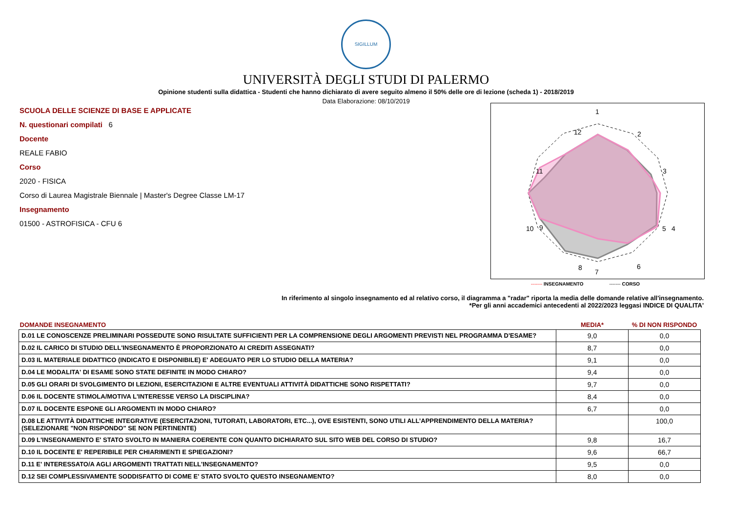SIGILLUM
UNIVERSITÀ DEGLI STUDI DI PALERMO
Opinione studenti sulla didattica - Studenti che hanno dichiarato di avere seguito almeno il 50% delle ore di lezione (scheda 1) - 2018/2019
Data Elaborazione: 08/10/2019
SCUOLA DELLE SCIENZE DI BASE E APPLICATE
N. questionari compilati 6
Docente
REALE FABIO
Corso
2020 - FISICA
Corso di Laurea Magistrale Biennale | Master's Degree Classe LM-17
Insegnamento
01500 - ASTROFISICA - CFU 6
1
2
3
4
10
11
12
5
6 8
9
7
------- INSEGNAMENTO ------- CORSO
In riferimento al singolo insegnamento ed al relativo corso, il diagramma a "radar" riporta la media delle domande relative all'insegnamento.
*Per gli anni accademici antecedenti al 2022/2023 leggasi INDICE DI QUALITA'
| DOMANDE INSEGNAMENTO | MEDIA* | % DI NON RISPONDO |
| --- | --- | --- |
| D.01 LE CONOSCENZE PRELIMINARI POSSEDUTE SONO RISULTATE SUFFICIENTI PER LA COMPRENSIONE DEGLI ARGOMENTI PREVISTI NEL PROGRAMMA D'ESAME? | 9,0 | 0,0 |
| D.02 IL CARICO DI STUDIO DELL'INSEGNAMENTO È PROPORZIONATO AI CREDITI ASSEGNATI? | 8,7 | 0,0 |
| D.03 IL MATERIALE DIDATTICO (INDICATO E DISPONIBILE) E' ADEGUATO PER LO STUDIO DELLA MATERIA? | 9,1 | 0,0 |
| D.04 LE MODALITA' DI ESAME SONO STATE DEFINITE IN MODO CHIARO? | 9,4 | 0,0 |
| D.05 GLI ORARI DI SVOLGIMENTO DI LEZIONI, ESERCITAZIONI E ALTRE EVENTUALI ATTIVITÀ DIDATTICHE SONO RISPETTATI? | 9,7 | 0,0 |
| D.06 IL DOCENTE STIMOLA/MOTIVA L'INTERESSE VERSO LA DISCIPLINA? | 8,4 | 0,0 |
| D.07 IL DOCENTE ESPONE GLI ARGOMENTI IN MODO CHIARO? | 6,7 | 0,0 |
| D.08 LE ATTIVITÀ DIDATTICHE INTEGRATIVE (ESERCITAZIONI, TUTORATI, LABORATORI, ETC...), OVE ESISTENTI, SONO UTILI ALL’APPRENDIMENTO DELLA MATERIA? (SELEZIONARE "NON RISPONDO" SE NON PERTINENTE) | | 100,0 |
| D.09 L'INSEGNAMENTO E' STATO SVOLTO IN MANIERA COERENTE CON QUANTO DICHIARATO SUL SITO WEB DEL CORSO DI STUDIO? | 9,8 | 16,7 |
| D.10 IL DOCENTE E' REPERIBILE PER CHIARIMENTI E SPIEGAZIONI? | 9,6 | 66,7 |
| D.11 E' INTERESSATO/A AGLI ARGOMENTI TRATTATI NELL'INSEGNAMENTO? | 9,5 | 0,0 |
| D.12 SEI COMPLESSIVAMENTE SODDISFATTO DI COME E' STATO SVOLTO QUESTO INSEGNAMENTO? | 8,0 | 0,0 |